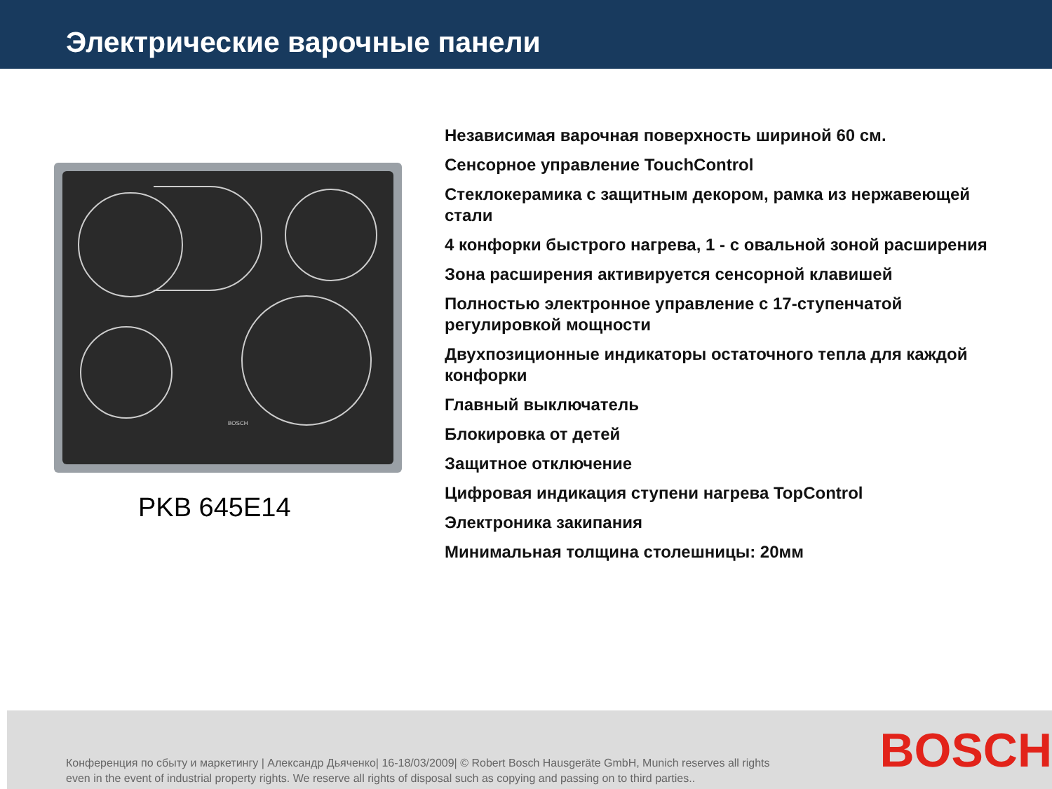Электрические варочные панели
BOSCH
PKB 645E14
Независимая варочная поверхность шириной 60 см.
Сенсорное управление TouchControl
Стеклокерамика с защитным декором, рамка из нержавеющей стали
4 конфорки быстрого нагрева, 1 - с овальной зоной расширения
Зона расширения активируется сенсорной клавишей
Полностью электронное управление с 17-ступенчатой регулировкой мощности
Двухпозиционные индикаторы остаточного тепла для каждой конфорки
Главный выключатель
Блокировка от детей
Защитное отключение
Цифровая индикация ступени нагрева TopControl
Электроника закипания
Минимальная толщина столешницы: 20мм
Конференция по сбыту и маркетингу | Александр Дьяченко| 16-18/03/2009| © Robert Bosch Hausgeräte GmbH, Munich reserves all rights even in the event of industrial property rights. We reserve all rights of disposal such as copying and passing on to third parties..
BOSCH